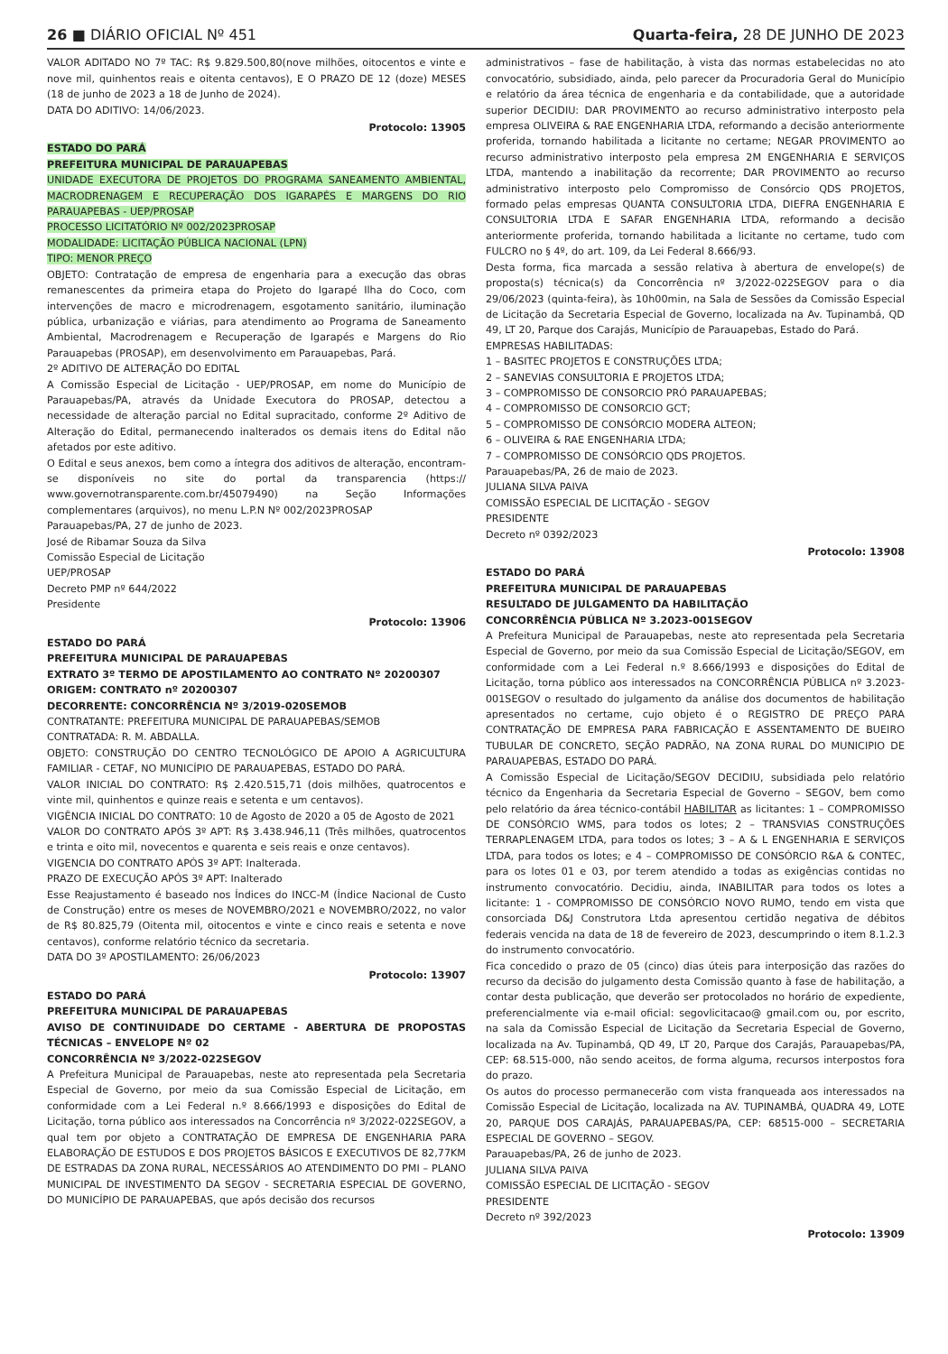26 ■ DIÁRIO OFICIAL Nº 451 Quarta-feira, 28 DE JUNHO DE 2023
VALOR ADITADO NO 7º TAC: R$ 9.829.500,80(nove milhões, oitocentos e vinte e nove mil, quinhentos reais e oitenta centavos), E O PRAZO DE 12 (doze) MESES (18 de junho de 2023 a 18 de Junho de 2024).
DATA DO ADITIVO: 14/06/2023.
Protocolo: 13905
ESTADO DO PARÁ
PREFEITURA MUNICIPAL DE PARAUAPEBAS
UNIDADE EXECUTORA DE PROJETOS DO PROGRAMA SANEAMENTO AMBIENTAL, MACRODRENAGEM E RECUPERAÇÃO DOS IGARAPÉS E MARGENS DO RIO PARAUAPEBAS - UEP/PROSAP
PROCESSO LICITATÓRIO Nº 002/2023PROSAP
MODALIDADE: LICITAÇÃO PÚBLICA NACIONAL (LPN)
TIPO: MENOR PREÇO
OBJETO: Contratação de empresa de engenharia para a execução das obras remanescentes da primeira etapa do Projeto do Igarapé Ilha do Coco, com intervenções de macro e microdrenagem, esgotamento sanitário, iluminação pública, urbanização e viárias, para atendimento ao Programa de Saneamento Ambiental, Macrodrenagem e Recuperação de Igarapés e Margens do Rio Parauapebas (PROSAP), em desenvolvimento em Parauapebas, Pará.
2º ADITIVO DE ALTERAÇÃO DO EDITAL
A Comissão Especial de Licitação - UEP/PROSAP, em nome do Município de Parauapebas/PA, através da Unidade Executora do PROSAP, detectou a necessidade de alteração parcial no Edital supracitado, conforme 2º Aditivo de Alteração do Edital, permanecendo inalterados os demais itens do Edital não afetados por este aditivo.
O Edital e seus anexos, bem como a íntegra dos aditivos de alteração, encontram-se disponíveis no site do portal da transparencia (https:// www.governotransparente.com.br/45079490) na Seção Informações complementares (arquivos), no menu L.P.N Nº 002/2023PROSAP
Parauapebas/PA, 27 de junho de 2023.
José de Ribamar Souza da Silva
Comissão Especial de Licitação
UEP/PROSAP
Decreto PMP nº 644/2022
Presidente
Protocolo: 13906
ESTADO DO PARÁ
PREFEITURA MUNICIPAL DE PARAUAPEBAS
EXTRATO 3º TERMO DE APOSTILAMENTO AO CONTRATO Nº 20200307
ORIGEM: CONTRATO nº 20200307
DECORRENTE: CONCORRÊNCIA Nº 3/2019-020SEMOB
CONTRATANTE: PREFEITURA MUNICIPAL DE PARAUAPEBAS/SEMOB
CONTRATADA: R. M. ABDALLA.
OBJETO: CONSTRUÇÃO DO CENTRO TECNOLÓGICO DE APOIO A AGRICULTURA FAMILIAR - CETAF, NO MUNICÍPIO DE PARAUAPEBAS, ESTADO DO PARÁ.
VALOR INICIAL DO CONTRATO: R$ 2.420.515,71 (dois milhões, quatrocentos e vinte mil, quinhentos e quinze reais e setenta e um centavos).
VIGÊNCIA INICIAL DO CONTRATO: 10 de Agosto de 2020 a 05 de Agosto de 2021
VALOR DO CONTRATO APÓS 3º APT: R$ 3.438.946,11 (Três milhões, quatrocentos e trinta e oito mil, novecentos e quarenta e seis reais e onze centavos).
VIGENCIA DO CONTRATO APÓS 3º APT: Inalterada.
PRAZO DE EXECUÇÃO APÓS 3º APT: Inalterado
Esse Reajustamento é baseado nos Índices do INCC-M (Índice Nacional de Custo de Construção) entre os meses de NOVEMBRO/2021 e NOVEMBRO/2022, no valor de R$ 80.825,79 (Oitenta mil, oitocentos e vinte e cinco reais e setenta e nove centavos), conforme relatório técnico da secretaria.
DATA DO 3º APOSTILAMENTO: 26/06/2023
Protocolo: 13907
ESTADO DO PARÁ
PREFEITURA MUNICIPAL DE PARAUAPEBAS
AVISO DE CONTINUIDADE DO CERTAME - ABERTURA DE PROPOSTAS TÉCNICAS – ENVELOPE Nº 02
CONCORRÊNCIA Nº 3/2022-022SEGOV
A Prefeitura Municipal de Parauapebas, neste ato representada pela Secretaria Especial de Governo, por meio da sua Comissão Especial de Licitação, em conformidade com a Lei Federal n.º 8.666/1993 e disposições do Edital de Licitação, torna público aos interessados na Concorrência nº 3/2022-022SEGOV, a qual tem por objeto a CONTRATAÇÃO DE EMPRESA DE ENGENHARIA PARA ELABORAÇÃO DE ESTUDOS E DOS PROJETOS BÁSICOS E EXECUTIVOS DE 82,77KM DE ESTRADAS DA ZONA RURAL, NECESSÁRIOS AO ATENDIMENTO DO PMI – PLANO MUNICIPAL DE INVESTIMENTO DA SEGOV - SECRETARIA ESPECIAL DE GOVERNO, DO MUNICÍPIO DE PARAUAPEBAS, que após decisão dos recursos
administrativos – fase de habilitação, à vista das normas estabelecidas no ato convocatório, subsidiado, ainda, pelo parecer da Procuradoria Geral do Município e relatório da área técnica de engenharia e da contabilidade, que a autoridade superior DECIDIU: DAR PROVIMENTO ao recurso administrativo interposto pela empresa OLIVEIRA & RAE ENGENHARIA LTDA, reformando a decisão anteriormente proferida, tornando habilitada a licitante no certame; NEGAR PROVIMENTO ao recurso administrativo interposto pela empresa 2M ENGENHARIA E SERVIÇOS LTDA, mantendo a inabilitação da recorrente; DAR PROVIMENTO ao recurso administrativo interposto pelo Compromisso de Consórcio QDS PROJETOS, formado pelas empresas QUANTA CONSULTORIA LTDA, DIEFRA ENGENHARIA E CONSULTORIA LTDA E SAFAR ENGENHARIA LTDA, reformando a decisão anteriormente proferida, tornando habilitada a licitante no certame, tudo com FULCRO no § 4º, do art. 109, da Lei Federal 8.666/93.
Desta forma, fica marcada a sessão relativa à abertura de envelope(s) de proposta(s) técnica(s) da Concorrência nº 3/2022-022SEGOV para o dia 29/06/2023 (quinta-feira), às 10h00min, na Sala de Sessões da Comissão Especial de Licitação da Secretaria Especial de Governo, localizada na Av. Tupinambá, QD 49, LT 20, Parque dos Carajás, Município de Parauapebas, Estado do Pará.
EMPRESAS HABILITADAS:
1 – BASITEC PROJETOS E CONSTRUÇÕES LTDA;
2 – SANEVIAS CONSULTORIA E PROJETOS LTDA;
3 – COMPROMISSO DE CONSORCIO PRÓ PARAUAPEBAS;
4 – COMPROMISSO DE CONSORCIO GCT;
5 – COMPROMISSO DE CONSÓRCIO MODERA ALTEON;
6 – OLIVEIRA & RAE ENGENHARIA LTDA;
7 – COMPROMISSO DE CONSÓRCIO QDS PROJETOS.
Parauapebas/PA, 26 de maio de 2023.
JULIANA SILVA PAIVA
COMISSÃO ESPECIAL DE LICITAÇÃO - SEGOV
PRESIDENTE
Decreto nº 0392/2023
Protocolo: 13908
ESTADO DO PARÁ
PREFEITURA MUNICIPAL DE PARAUAPEBAS
RESULTADO DE JULGAMENTO DA HABILITAÇÃO
CONCORRÊNCIA PÚBLICA Nº 3.2023-001SEGOV
A Prefeitura Municipal de Parauapebas, neste ato representada pela Secretaria Especial de Governo, por meio da sua Comissão Especial de Licitação/SEGOV, em conformidade com a Lei Federal n.º 8.666/1993 e disposições do Edital de Licitação, torna público aos interessados na CONCORRÊNCIA PÚBLICA nº 3.2023-001SEGOV o resultado do julgamento da análise dos documentos de habilitação apresentados no certame, cujo objeto é o REGISTRO DE PREÇO PARA CONTRATAÇÃO DE EMPRESA PARA FABRICAÇÃO E ASSENTAMENTO DE BUEIRO TUBULAR DE CONCRETO, SEÇÃO PADRÃO, NA ZONA RURAL DO MUNICIPIO DE PARAUAPEBAS, ESTADO DO PARÁ.
A Comissão Especial de Licitação/SEGOV DECIDIU, subsidiada pelo relatório técnico da Engenharia da Secretaria Especial de Governo – SEGOV, bem como pelo relatório da área técnico-contábil HABILITAR as licitantes: 1 – COMPROMISSO DE CONSÓRCIO WMS, para todos os lotes; 2 – TRANSVIAS CONSTRUÇÕES TERRAPLENAGEM LTDA, para todos os lotes; 3 – A & L ENGENHARIA E SERVIÇOS LTDA, para todos os lotes; e 4 – COMPROMISSO DE CONSÓRCIO R&A & CONTEC, para os lotes 01 e 03, por terem atendido a todas as exigências contidas no instrumento convocatório. Decidiu, ainda, INABILITAR para todos os lotes a licitante: 1 - COMPROMISSO DE CONSÓRCIO NOVO RUMO, tendo em vista que consorciada D&J Construtora Ltda apresentou certidão negativa de débitos federais vencida na data de 18 de fevereiro de 2023, descumprindo o item 8.1.2.3 do instrumento convocatório.
Fica concedido o prazo de 05 (cinco) dias úteis para interposição das razões do recurso da decisão do julgamento desta Comissão quanto à fase de habilitação, a contar desta publicação, que deverão ser protocolados no horário de expediente, preferencialmente via e-mail oficial: segovlicitacao@ gmail.com ou, por escrito, na sala da Comissão Especial de Licitação da Secretaria Especial de Governo, localizada na Av. Tupinambá, QD 49, LT 20, Parque dos Carajás, Parauapebas/PA, CEP: 68.515-000, não sendo aceitos, de forma alguma, recursos interpostos fora do prazo.
Os autos do processo permanecerão com vista franqueada aos interessados na Comissão Especial de Licitação, localizada na AV. TUPINAMBÁ, QUADRA 49, LOTE 20, PARQUE DOS CARAJÁS, PARAUAPEBAS/PA, CEP: 68515-000 – SECRETARIA ESPECIAL DE GOVERNO – SEGOV.
Parauapebas/PA, 26 de junho de 2023.
JULIANA SILVA PAIVA
COMISSÃO ESPECIAL DE LICITAÇÃO - SEGOV
PRESIDENTE
Decreto nº 392/2023
Protocolo: 13909